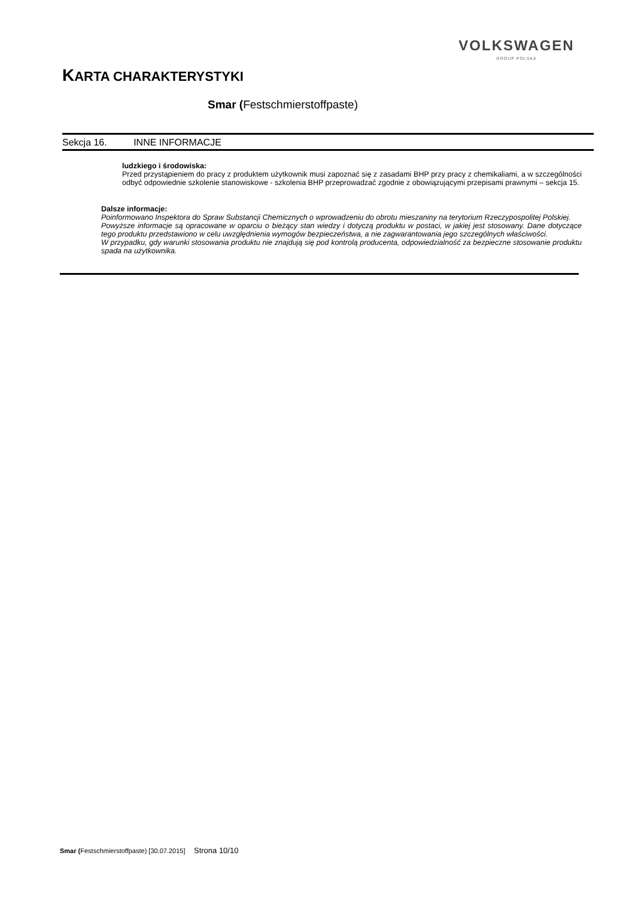VOLKSWAGEN
GROUP POLSKA
KARTA CHARAKTERYSTYKI
Smar (Festschmierstoffpaste)
Sekcja 16. INNE INFORMACJE
ludzkiego i środowiska:
Przed przystąpieniem do pracy z produktem użytkownik musi zapoznać się z zasadami BHP przy pracy z chemikaliami, a w szczególności odbyć odpowiednie szkolenie stanowiskowe - szkolenia BHP przeprowadzać zgodnie z obowiązującymi przepisami prawnymi – sekcja 15.
Dalsze informacje:
Poinformowano Inspektora do Spraw Substancji Chemicznych o wprowadzeniu do obrotu mieszaniny na terytorium Rzeczypospolitej Polskiej.
Powyższe informacje są opracowane w oparciu o bieżący stan wiedzy i dotyczą produktu w postaci, w jakiej jest stosowany. Dane dotyczące tego produktu przedstawiono w celu uwzględnienia wymogów bezpieczeństwa, a nie zagwarantowania jego szczególnych właściwości.
W przypadku, gdy warunki stosowania produktu nie znajdują się pod kontrolą producenta, odpowiedzialność za bezpieczne stosowanie produktu spada na użytkownika.
Smar (Festschmierstoffpaste) [30.07.2015] Strona 10/10